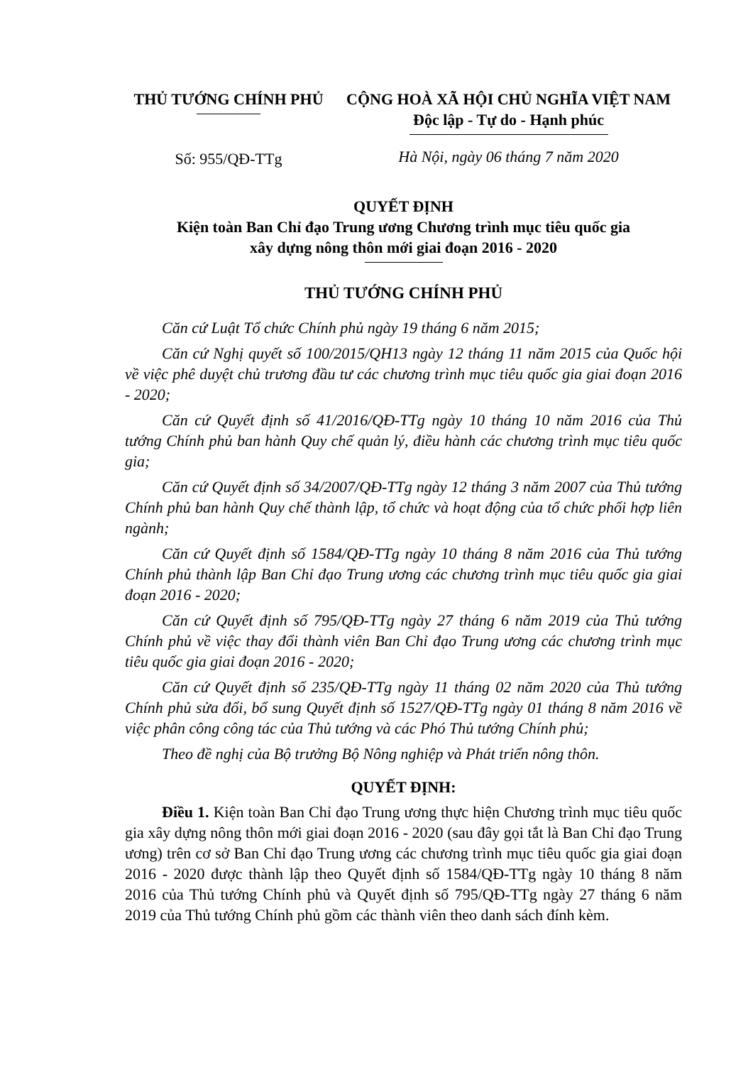THỦ TƯỚNG CHÍNH PHỦ
Số: 955/QĐ-TTg
CỘNG HOÀ XÃ HỘI CHỦ NGHĨA VIỆT NAM
Độc lập - Tự do - Hạnh phúc
Hà Nội, ngày 06 tháng 7 năm 2020
QUYẾT ĐỊNH
Kiện toàn Ban Chỉ đạo Trung ương Chương trình mục tiêu quốc gia
xây dựng nông thôn mới giai đoạn 2016 - 2020
THỦ TƯỚNG CHÍNH PHỦ
Căn cứ Luật Tổ chức Chính phủ ngày 19 tháng 6 năm 2015;
Căn cứ Nghị quyết số 100/2015/QH13 ngày 12 tháng 11 năm 2015 của Quốc hội về việc phê duyệt chủ trương đầu tư các chương trình mục tiêu quốc gia giai đoạn 2016 - 2020;
Căn cứ Quyết định số 41/2016/QĐ-TTg ngày 10 tháng 10 năm 2016 của Thủ tướng Chính phủ ban hành Quy chế quản lý, điều hành các chương trình mục tiêu quốc gia;
Căn cứ Quyết định số 34/2007/QĐ-TTg ngày 12 tháng 3 năm 2007 của Thủ tướng Chính phủ ban hành Quy chế thành lập, tổ chức và hoạt động của tổ chức phối hợp liên ngành;
Căn cứ Quyết định số 1584/QĐ-TTg ngày 10 tháng 8 năm 2016 của Thủ tướng Chính phủ thành lập Ban Chỉ đạo Trung ương các chương trình mục tiêu quốc gia giai đoạn 2016 - 2020;
Căn cứ Quyết định số 795/QĐ-TTg ngày 27 tháng 6 năm 2019 của Thủ tướng Chính phủ về việc thay đổi thành viên Ban Chỉ đạo Trung ương các chương trình mục tiêu quốc gia giai đoạn 2016 - 2020;
Căn cứ Quyết định số 235/QĐ-TTg ngày 11 tháng 02 năm 2020 của Thủ tướng Chính phủ sửa đổi, bổ sung Quyết định số 1527/QĐ-TTg ngày 01 tháng 8 năm 2016 về việc phân công công tác của Thủ tướng và các Phó Thủ tướng Chính phủ;
Theo đề nghị của Bộ trưởng Bộ Nông nghiệp và Phát triển nông thôn.
QUYẾT ĐỊNH:
Điều 1. Kiện toàn Ban Chỉ đạo Trung ương thực hiện Chương trình mục tiêu quốc gia xây dựng nông thôn mới giai đoạn 2016 - 2020 (sau đây gọi tắt là Ban Chỉ đạo Trung ương) trên cơ sở Ban Chỉ đạo Trung ương các chương trình mục tiêu quốc gia giai đoạn 2016 - 2020 được thành lập theo Quyết định số 1584/QĐ-TTg ngày 10 tháng 8 năm 2016 của Thủ tướng Chính phủ và Quyết định số 795/QĐ-TTg ngày 27 tháng 6 năm 2019 của Thủ tướng Chính phủ gồm các thành viên theo danh sách đính kèm.